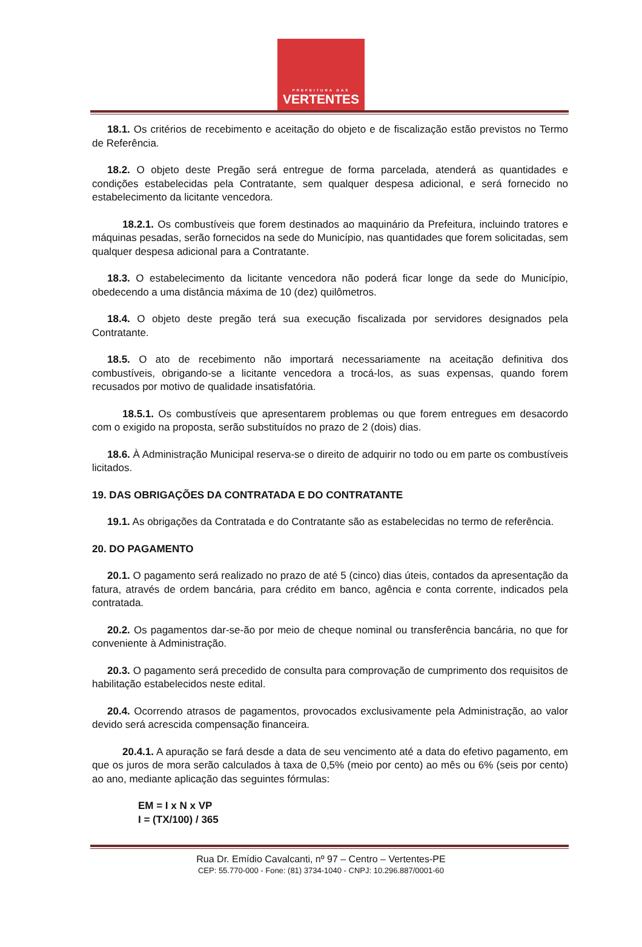PREFEITURA DAS
VERTENTES
18.1. Os critérios de recebimento e aceitação do objeto e de fiscalização estão previstos no Termo de Referência.
18.2. O objeto deste Pregão será entregue de forma parcelada, atenderá as quantidades e condições estabelecidas pela Contratante, sem qualquer despesa adicional, e será fornecido no estabelecimento da licitante vencedora.
18.2.1. Os combustíveis que forem destinados ao maquinário da Prefeitura, incluindo tratores e máquinas pesadas, serão fornecidos na sede do Município, nas quantidades que forem solicitadas, sem qualquer despesa adicional para a Contratante.
18.3. O estabelecimento da licitante vencedora não poderá ficar longe da sede do Município, obedecendo a uma distância máxima de 10 (dez) quilômetros.
18.4. O objeto deste pregão terá sua execução fiscalizada por servidores designados pela Contratante.
18.5. O ato de recebimento não importará necessariamente na aceitação definitiva dos combustíveis, obrigando-se a licitante vencedora a trocá-los, as suas expensas, quando forem recusados por motivo de qualidade insatisfatória.
18.5.1. Os combustíveis que apresentarem problemas ou que forem entregues em desacordo com o exigido na proposta, serão substituídos no prazo de 2 (dois) dias.
18.6. À Administração Municipal reserva-se o direito de adquirir no todo ou em parte os combustíveis licitados.
19. DAS OBRIGAÇÕES DA CONTRATADA E DO CONTRATANTE
19.1. As obrigações da Contratada e do Contratante são as estabelecidas no termo de referência.
20. DO PAGAMENTO
20.1. O pagamento será realizado no prazo de até 5 (cinco) dias úteis, contados da apresentação da fatura, através de ordem bancária, para crédito em banco, agência e conta corrente, indicados pela contratada.
20.2. Os pagamentos dar-se-ão por meio de cheque nominal ou transferência bancária, no que for conveniente à Administração.
20.3. O pagamento será precedido de consulta para comprovação de cumprimento dos requisitos de habilitação estabelecidos neste edital.
20.4. Ocorrendo atrasos de pagamentos, provocados exclusivamente pela Administração, ao valor devido será acrescida compensação financeira.
20.4.1. A apuração se fará desde a data de seu vencimento até a data do efetivo pagamento, em que os juros de mora serão calculados à taxa de 0,5% (meio por cento) ao mês ou 6% (seis por cento) ao ano, mediante aplicação das seguintes fórmulas:
EM = I x N x VP
I = (TX/100) / 365
Rua Dr. Emídio Cavalcanti, nº 97 – Centro – Vertentes-PE
CEP: 55.770-000 - Fone: (81) 3734-1040 - CNPJ: 10.296.887/0001-60